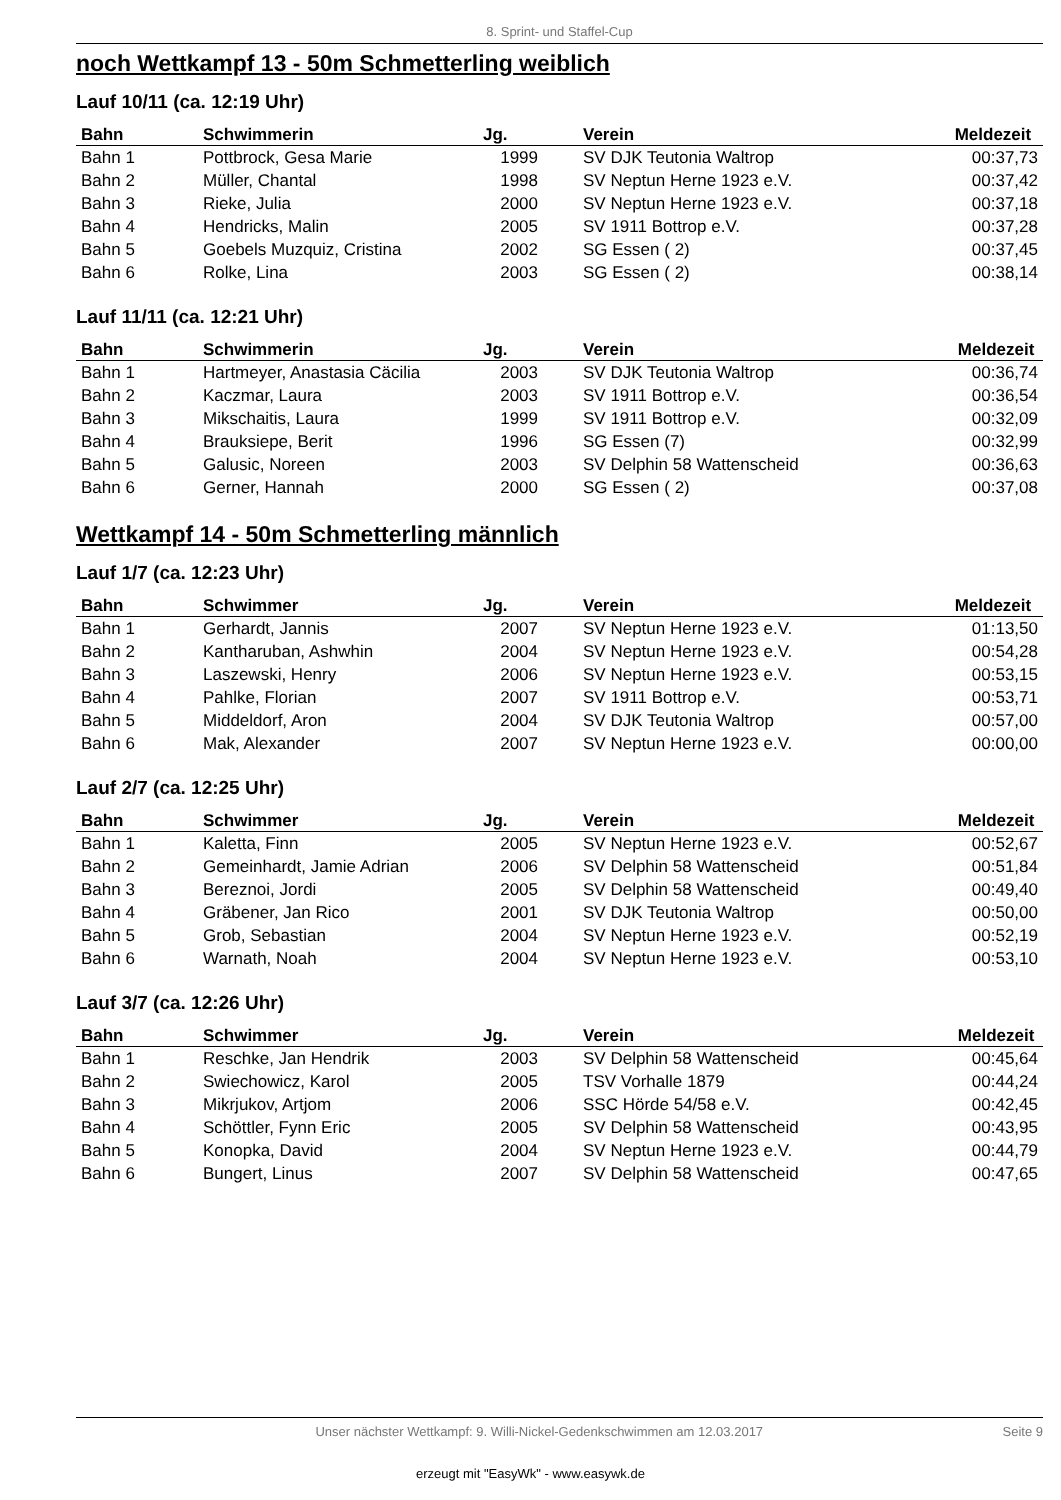8. Sprint- und Staffel-Cup
noch Wettkampf 13 - 50m Schmetterling weiblich
Lauf 10/11 (ca. 12:19 Uhr)
| Bahn | Schwimmerin | Jg. | Verein | Meldezeit |
| --- | --- | --- | --- | --- |
| Bahn 1 | Pottbrock, Gesa Marie | 1999 | SV DJK Teutonia Waltrop | 00:37,73 |
| Bahn 2 | Müller, Chantal | 1998 | SV Neptun Herne 1923 e.V. | 00:37,42 |
| Bahn 3 | Rieke, Julia | 2000 | SV Neptun Herne 1923 e.V. | 00:37,18 |
| Bahn 4 | Hendricks, Malin | 2005 | SV 1911 Bottrop e.V. | 00:37,28 |
| Bahn 5 | Goebels Muzquiz, Cristina | 2002 | SG Essen ( 2) | 00:37,45 |
| Bahn 6 | Rolke, Lina | 2003 | SG Essen ( 2) | 00:38,14 |
Lauf 11/11 (ca. 12:21 Uhr)
| Bahn | Schwimmerin | Jg. | Verein | Meldezeit |
| --- | --- | --- | --- | --- |
| Bahn 1 | Hartmeyer, Anastasia Cäcilia | 2003 | SV DJK Teutonia Waltrop | 00:36,74 |
| Bahn 2 | Kaczmar, Laura | 2003 | SV 1911 Bottrop e.V. | 00:36,54 |
| Bahn 3 | Mikschaitis, Laura | 1999 | SV 1911 Bottrop e.V. | 00:32,09 |
| Bahn 4 | Brauksiepe, Berit | 1996 | SG Essen (7) | 00:32,99 |
| Bahn 5 | Galusic, Noreen | 2003 | SV Delphin 58 Wattenscheid | 00:36,63 |
| Bahn 6 | Gerner, Hannah | 2000 | SG Essen ( 2) | 00:37,08 |
Wettkampf 14 - 50m Schmetterling männlich
Lauf 1/7 (ca. 12:23 Uhr)
| Bahn | Schwimmer | Jg. | Verein | Meldezeit |
| --- | --- | --- | --- | --- |
| Bahn 1 | Gerhardt, Jannis | 2007 | SV Neptun Herne 1923 e.V. | 01:13,50 |
| Bahn 2 | Kantharuban, Ashwhin | 2004 | SV Neptun Herne 1923 e.V. | 00:54,28 |
| Bahn 3 | Laszewski, Henry | 2006 | SV Neptun Herne 1923 e.V. | 00:53,15 |
| Bahn 4 | Pahlke, Florian | 2007 | SV 1911 Bottrop e.V. | 00:53,71 |
| Bahn 5 | Middeldorf, Aron | 2004 | SV DJK Teutonia Waltrop | 00:57,00 |
| Bahn 6 | Mak, Alexander | 2007 | SV Neptun Herne 1923 e.V. | 00:00,00 |
Lauf 2/7 (ca. 12:25 Uhr)
| Bahn | Schwimmer | Jg. | Verein | Meldezeit |
| --- | --- | --- | --- | --- |
| Bahn 1 | Kaletta, Finn | 2005 | SV Neptun Herne 1923 e.V. | 00:52,67 |
| Bahn 2 | Gemeinhardt, Jamie Adrian | 2006 | SV Delphin 58 Wattenscheid | 00:51,84 |
| Bahn 3 | Bereznoi, Jordi | 2005 | SV Delphin 58 Wattenscheid | 00:49,40 |
| Bahn 4 | Gräbener, Jan Rico | 2001 | SV DJK Teutonia Waltrop | 00:50,00 |
| Bahn 5 | Grob, Sebastian | 2004 | SV Neptun Herne 1923 e.V. | 00:52,19 |
| Bahn 6 | Warnath, Noah | 2004 | SV Neptun Herne 1923 e.V. | 00:53,10 |
Lauf 3/7 (ca. 12:26 Uhr)
| Bahn | Schwimmer | Jg. | Verein | Meldezeit |
| --- | --- | --- | --- | --- |
| Bahn 1 | Reschke, Jan Hendrik | 2003 | SV Delphin 58 Wattenscheid | 00:45,64 |
| Bahn 2 | Swiechowicz, Karol | 2005 | TSV Vorhalle 1879 | 00:44,24 |
| Bahn 3 | Mikrjukov, Artjom | 2006 | SSC Hörde 54/58 e.V. | 00:42,45 |
| Bahn 4 | Schöttler, Fynn Eric | 2005 | SV Delphin 58 Wattenscheid | 00:43,95 |
| Bahn 5 | Konopka, David | 2004 | SV Neptun Herne 1923 e.V. | 00:44,79 |
| Bahn 6 | Bungert, Linus | 2007 | SV Delphin 58 Wattenscheid | 00:47,65 |
Unser nächster Wettkampf: 9. Willi-Nickel-Gedenkschwimmen am 12.03.2017 Seite 9
erzeugt mit "EasyWk" - www.easywk.de